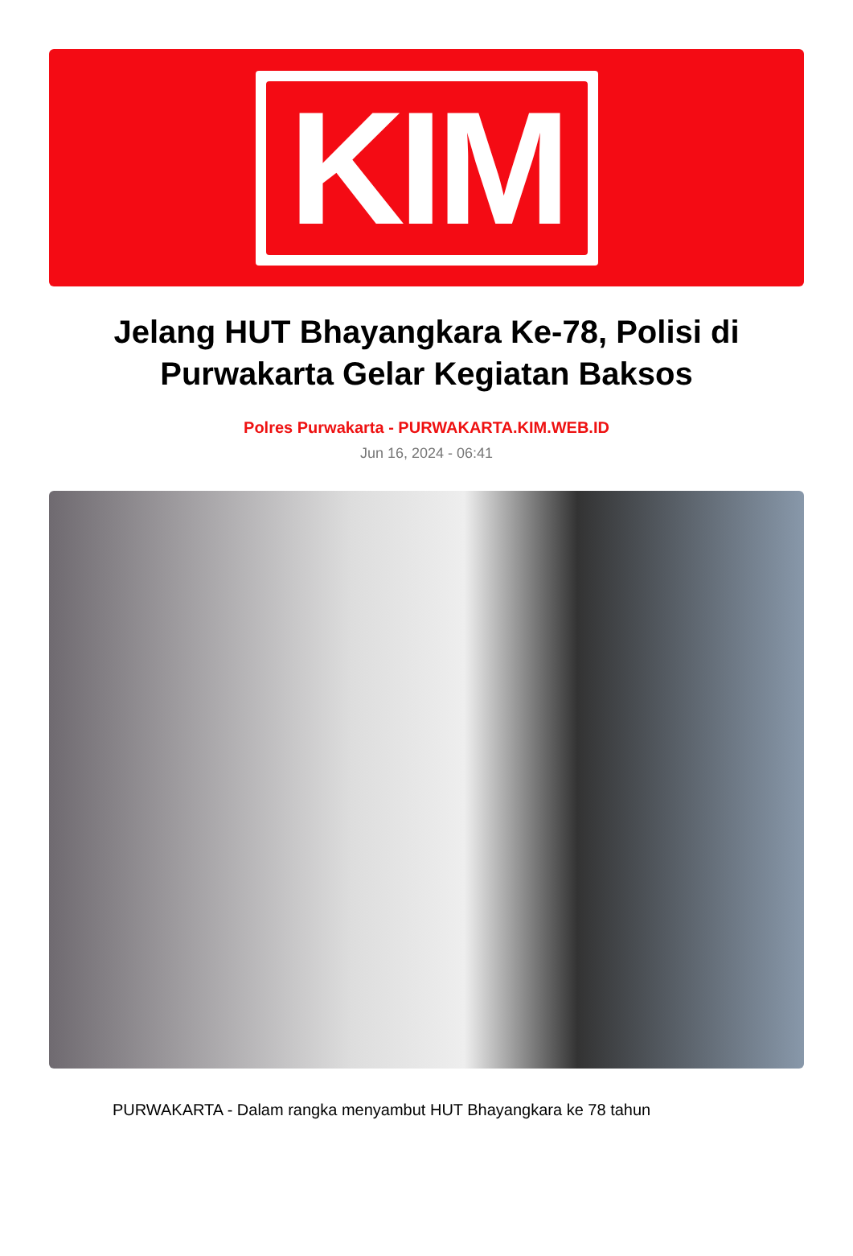KIM
Jelang HUT Bhayangkara Ke-78, Polisi di Purwakarta Gelar Kegiatan Baksos
Polres Purwakarta - PURWAKARTA.KIM.WEB.ID
Jun 16, 2024 - 06:41
PURWAKARTA - Dalam rangka menyambut HUT Bhayangkara ke 78 tahun